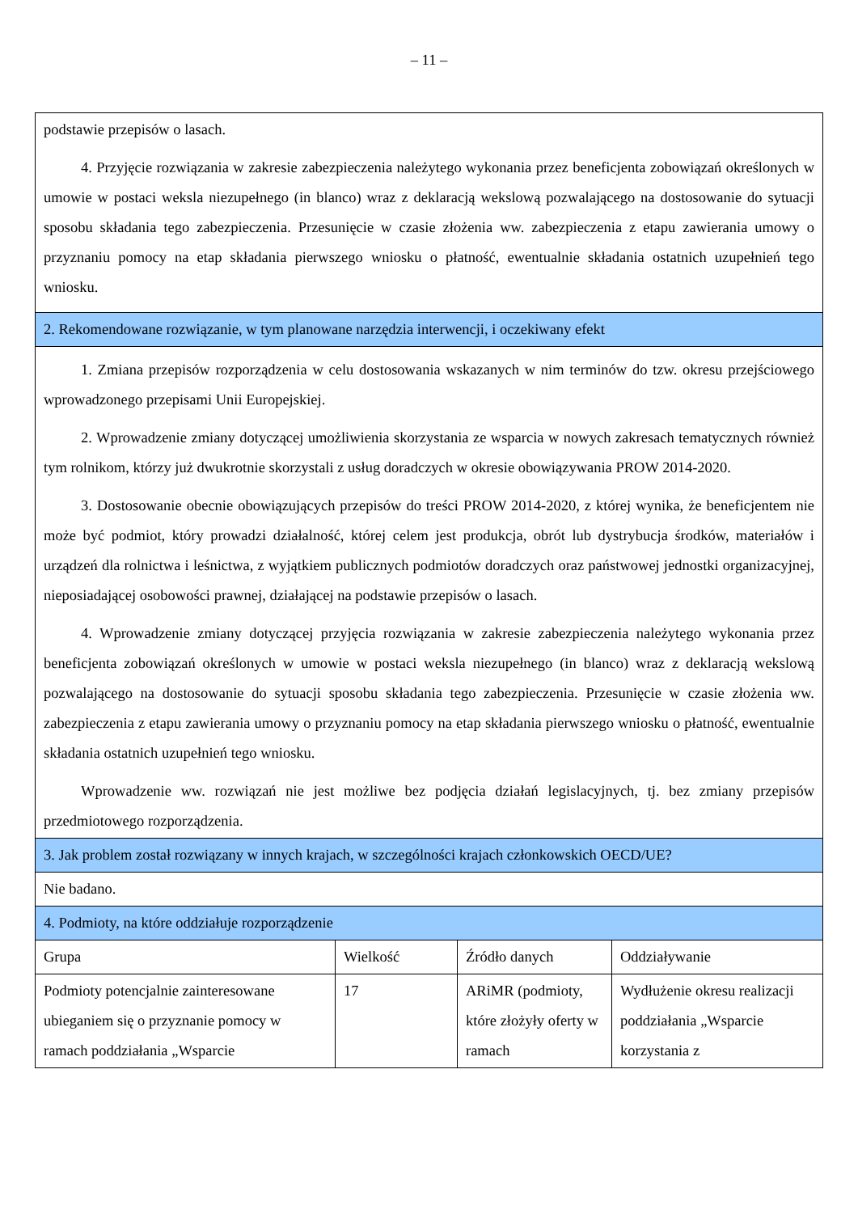– 11 –
| podstawie przepisów o lasach. 4. Przyjęcie rozwiązania w zakresie zabezpieczenia należytego wykonania przez beneficjenta zobowiązań określonych w umowie w postaci weksla niezupełnego (in blanco) wraz z deklaracją wekslową pozwalającego na dostosowanie do sytuacji sposobu składania tego zabezpieczenia. Przesunięcie w czasie złożenia ww. zabezpieczenia z etapu zawierania umowy o przyznaniu pomocy na etap składania pierwszego wniosku o płatność, ewentualnie składania ostatnich uzupełnień tego wniosku. | | | |
| 2. Rekomendowane rozwiązanie, w tym planowane narzędzia interwencji, i oczekiwany efekt | | | |
| 1. Zmiana przepisów rozporządzenia w celu dostosowania wskazanych w nim terminów do tzw. okresu przejściowego wprowadzonego przepisami Unii Europejskiej. 2. Wprowadzenie zmiany dotyczącej umożliwienia skorzystania ze wsparcia w nowych zakresach tematycznych również tym rolnikom, którzy już dwukrotnie skorzystali z usług doradczych w okresie obowiązywania PROW 2014-2020. 3. Dostosowanie obecnie obowiązujących przepisów do treści PROW 2014-2020, z której wynika, że beneficjentem nie może być podmiot, który prowadzi działalność, której celem jest produkcja, obrót lub dystrybucja środków, materiałów i urządzeń dla rolnictwa i leśnictwa, z wyjątkiem publicznych podmiotów doradczych oraz państwowej jednostki organizacyjnej, nieposiadającej osobowości prawnej, działającej na podstawie przepisów o lasach. 4. Wprowadzenie zmiany dotyczącej przyjęcia rozwiązania w zakresie zabezpieczenia należytego wykonania przez beneficjenta zobowiązań określonych w umowie w postaci weksla niezupełnego (in blanco) wraz z deklaracją wekslową pozwalającego na dostosowanie do sytuacji sposobu składania tego zabezpieczenia. Przesunięcie w czasie złożenia ww. zabezpieczenia z etapu zawierania umowy o przyznaniu pomocy na etap składania pierwszego wniosku o płatność, ewentualnie składania ostatnich uzupełnień tego wniosku. Wprowadzenie ww. rozwiązań nie jest możliwe bez podjęcia działań legislacyjnych, tj. bez zmiany przepisów przedmiotowego rozporządzenia. | | | |
| 3. Jak problem został rozwiązany w innych krajach, w szczególności krajach członkowskich OECD/UE? | | | |
| Nie badano. | | | |
| 4. Podmioty, na które oddziałuje rozporządzenie | | | |
| Grupa | Wielkość | Źródło danych | Oddziaływanie |
| Podmioty potencjalnie zainteresowane ubieganiem się o przyznanie pomocy w ramach poddziałania „Wsparcie | 17 | ARiMR (podmioty, które złożyły oferty w ramach | Wydłużenie okresu realizacji poddziałania „Wsparcie korzystania z |